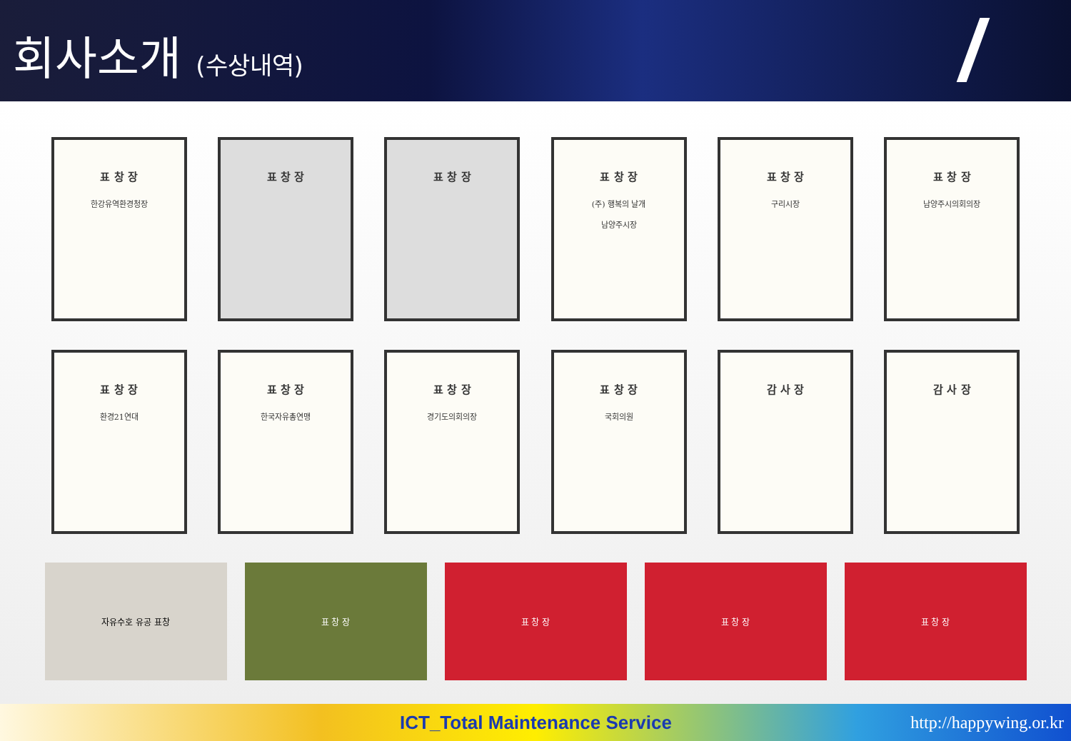회사소개 (수상내역)
표 창 장
한강유역환경청장
표 창 장 표 창 장 표 창 장
(주) 행복의 날개
남양주시장
표 창 장
구리시장
표 창 장
남양주시의회의장
표 창 장
환경21연대
표 창 장
한국자유총연맹
표 창 장
경기도의회의장
표 창 장
국회의원
감 사 장 감 사 장
자유수호 유공 표창 표 창 장 표 창 장 표 창 장 표 창 장
ICT_Total Maintenance Service http://happywing.or.kr